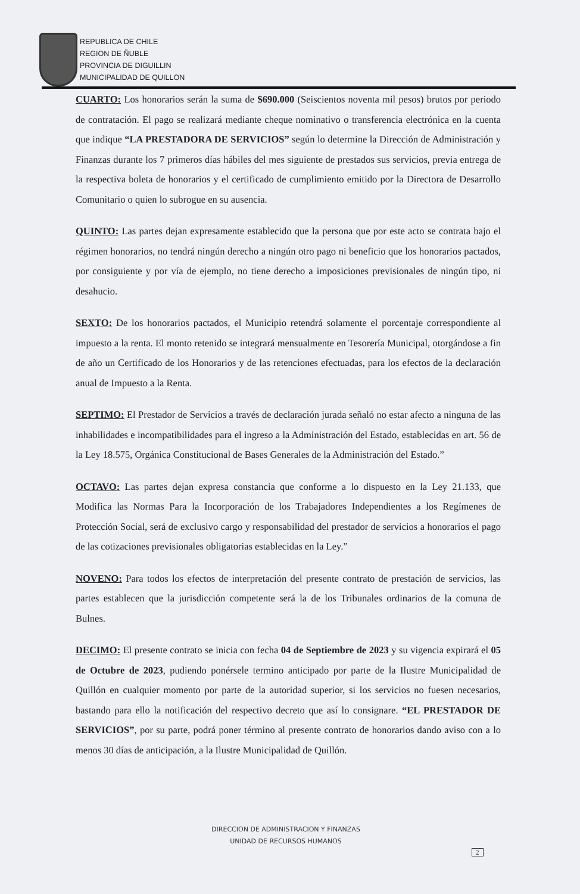REPUBLICA DE CHILE
REGION DE ÑUBLE
PROVINCIA DE DIGUILLIN
MUNICIPALIDAD DE QUILLON
CUARTO: Los honorarios serán la suma de $690.000 (Seiscientos noventa mil pesos) brutos por periodo de contratación. El pago se realizará mediante cheque nominativo o transferencia electrónica en la cuenta que indique “LA PRESTADORA DE SERVICIOS” según lo determine la Dirección de Administración y Finanzas durante los 7 primeros días hábiles del mes siguiente de prestados sus servicios, previa entrega de la respectiva boleta de honorarios y el certificado de cumplimiento emitido por la Directora de Desarrollo Comunitario o quien lo subrogue en su ausencia.
QUINTO: Las partes dejan expresamente establecido que la persona que por este acto se contrata bajo el régimen honorarios, no tendrá ningún derecho a ningún otro pago ni beneficio que los honorarios pactados, por consiguiente y por vía de ejemplo, no tiene derecho a imposiciones previsionales de ningún tipo, ni desahucio.
SEXTO: De los honorarios pactados, el Municipio retendrá solamente el porcentaje correspondiente al impuesto a la renta. El monto retenido se integrará mensualmente en Tesorería Municipal, otorgándose a fin de año un Certificado de los Honorarios y de las retenciones efectuadas, para los efectos de la declaración anual de Impuesto a la Renta.
SEPTIMO: El Prestador de Servicios a través de declaración jurada señaló no estar afecto a ninguna de las inhabilidades e incompatibilidades para el ingreso a la Administración del Estado, establecidas en art. 56 de la Ley 18.575, Orgánica Constitucional de Bases Generales de la Administración del Estado.”
OCTAVO: Las partes dejan expresa constancia que conforme a lo dispuesto en la Ley 21.133, que Modifica las Normas Para la Incorporación de los Trabajadores Independientes a los Regímenes de Protección Social, será de exclusivo cargo y responsabilidad del prestador de servicios a honorarios el pago de las cotizaciones previsionales obligatorias establecidas en la Ley.”
NOVENO: Para todos los efectos de interpretación del presente contrato de prestación de servicios, las partes establecen que la jurisdicción competente será la de los Tribunales ordinarios de la comuna de Bulnes.
DECIMO: El presente contrato se inicia con fecha 04 de Septiembre de 2023 y su vigencia expirará el 05 de Octubre de 2023, pudiendo ponérsele termino anticipado por parte de la Ilustre Municipalidad de Quillón en cualquier momento por parte de la autoridad superior, si los servicios no fuesen necesarios, bastando para ello la notificación del respectivo decreto que así lo consignare. “EL PRESTADOR DE SERVICIOS”, por su parte, podrá poner término al presente contrato de honorarios dando aviso con a lo menos 30 días de anticipación, a la Ilustre Municipalidad de Quillón.
DIRECCION DE ADMINISTRACION Y FINANZAS
UNIDAD DE RECURSOS HUMANOS
2